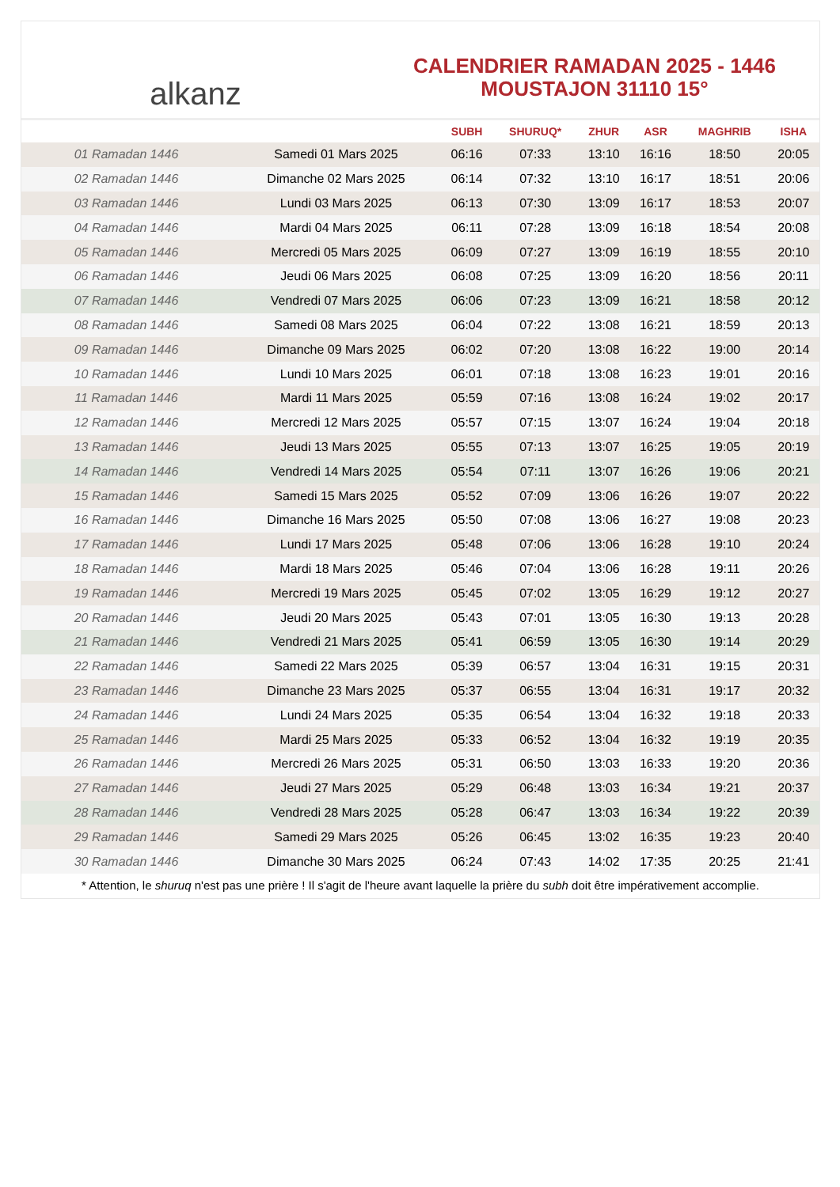alkanz
CALENDRIER RAMADAN 2025 - 1446
MOUSTAJON 31110 15°
| | | SUBH | SHURUQ* | ZHUR | ASR | MAGHRIB | ISHA |
| --- | --- | --- | --- | --- | --- | --- | --- |
| 01 Ramadan 1446 | Samedi 01 Mars 2025 | 06:16 | 07:33 | 13:10 | 16:16 | 18:50 | 20:05 |
| 02 Ramadan 1446 | Dimanche 02 Mars 2025 | 06:14 | 07:32 | 13:10 | 16:17 | 18:51 | 20:06 |
| 03 Ramadan 1446 | Lundi 03 Mars 2025 | 06:13 | 07:30 | 13:09 | 16:17 | 18:53 | 20:07 |
| 04 Ramadan 1446 | Mardi 04 Mars 2025 | 06:11 | 07:28 | 13:09 | 16:18 | 18:54 | 20:08 |
| 05 Ramadan 1446 | Mercredi 05 Mars 2025 | 06:09 | 07:27 | 13:09 | 16:19 | 18:55 | 20:10 |
| 06 Ramadan 1446 | Jeudi 06 Mars 2025 | 06:08 | 07:25 | 13:09 | 16:20 | 18:56 | 20:11 |
| 07 Ramadan 1446 | Vendredi 07 Mars 2025 | 06:06 | 07:23 | 13:09 | 16:21 | 18:58 | 20:12 |
| 08 Ramadan 1446 | Samedi 08 Mars 2025 | 06:04 | 07:22 | 13:08 | 16:21 | 18:59 | 20:13 |
| 09 Ramadan 1446 | Dimanche 09 Mars 2025 | 06:02 | 07:20 | 13:08 | 16:22 | 19:00 | 20:14 |
| 10 Ramadan 1446 | Lundi 10 Mars 2025 | 06:01 | 07:18 | 13:08 | 16:23 | 19:01 | 20:16 |
| 11 Ramadan 1446 | Mardi 11 Mars 2025 | 05:59 | 07:16 | 13:08 | 16:24 | 19:02 | 20:17 |
| 12 Ramadan 1446 | Mercredi 12 Mars 2025 | 05:57 | 07:15 | 13:07 | 16:24 | 19:04 | 20:18 |
| 13 Ramadan 1446 | Jeudi 13 Mars 2025 | 05:55 | 07:13 | 13:07 | 16:25 | 19:05 | 20:19 |
| 14 Ramadan 1446 | Vendredi 14 Mars 2025 | 05:54 | 07:11 | 13:07 | 16:26 | 19:06 | 20:21 |
| 15 Ramadan 1446 | Samedi 15 Mars 2025 | 05:52 | 07:09 | 13:06 | 16:26 | 19:07 | 20:22 |
| 16 Ramadan 1446 | Dimanche 16 Mars 2025 | 05:50 | 07:08 | 13:06 | 16:27 | 19:08 | 20:23 |
| 17 Ramadan 1446 | Lundi 17 Mars 2025 | 05:48 | 07:06 | 13:06 | 16:28 | 19:10 | 20:24 |
| 18 Ramadan 1446 | Mardi 18 Mars 2025 | 05:46 | 07:04 | 13:06 | 16:28 | 19:11 | 20:26 |
| 19 Ramadan 1446 | Mercredi 19 Mars 2025 | 05:45 | 07:02 | 13:05 | 16:29 | 19:12 | 20:27 |
| 20 Ramadan 1446 | Jeudi 20 Mars 2025 | 05:43 | 07:01 | 13:05 | 16:30 | 19:13 | 20:28 |
| 21 Ramadan 1446 | Vendredi 21 Mars 2025 | 05:41 | 06:59 | 13:05 | 16:30 | 19:14 | 20:29 |
| 22 Ramadan 1446 | Samedi 22 Mars 2025 | 05:39 | 06:57 | 13:04 | 16:31 | 19:15 | 20:31 |
| 23 Ramadan 1446 | Dimanche 23 Mars 2025 | 05:37 | 06:55 | 13:04 | 16:31 | 19:17 | 20:32 |
| 24 Ramadan 1446 | Lundi 24 Mars 2025 | 05:35 | 06:54 | 13:04 | 16:32 | 19:18 | 20:33 |
| 25 Ramadan 1446 | Mardi 25 Mars 2025 | 05:33 | 06:52 | 13:04 | 16:32 | 19:19 | 20:35 |
| 26 Ramadan 1446 | Mercredi 26 Mars 2025 | 05:31 | 06:50 | 13:03 | 16:33 | 19:20 | 20:36 |
| 27 Ramadan 1446 | Jeudi 27 Mars 2025 | 05:29 | 06:48 | 13:03 | 16:34 | 19:21 | 20:37 |
| 28 Ramadan 1446 | Vendredi 28 Mars 2025 | 05:28 | 06:47 | 13:03 | 16:34 | 19:22 | 20:39 |
| 29 Ramadan 1446 | Samedi 29 Mars 2025 | 05:26 | 06:45 | 13:02 | 16:35 | 19:23 | 20:40 |
| 30 Ramadan 1446 | Dimanche 30 Mars 2025 | 06:24 | 07:43 | 14:02 | 17:35 | 20:25 | 21:41 |
* Attention, le shuruq n'est pas une prière ! Il s'agit de l'heure avant laquelle la prière du subh doit être impérativement accomplie.